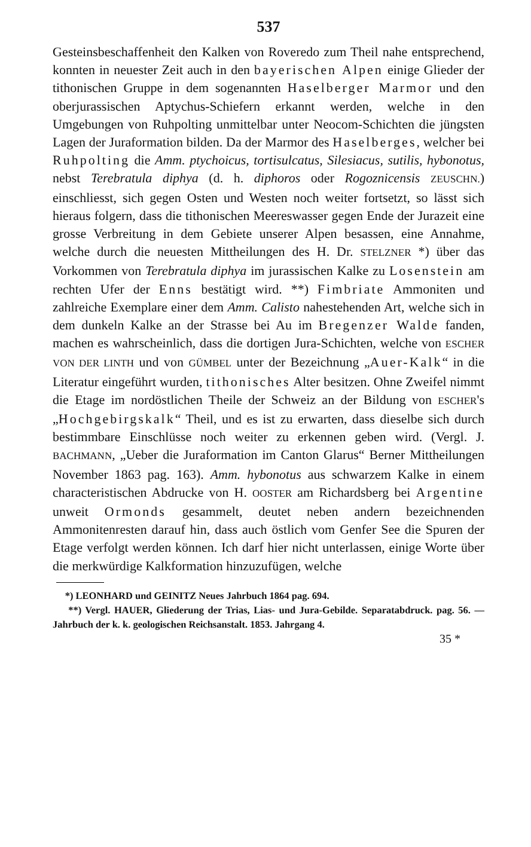537
Gesteinsbeschaffenheit den Kalken von Roveredo zum Theil nahe entsprechend, konnten in neuester Zeit auch in den bayerischen Alpen einige Glieder der tithonischen Gruppe in dem sogenannten Haselberger Marmor und den oberjurassischen Aptychus-Schiefern erkannt werden, welche in den Umgebungen von Ruhpolting unmittelbar unter Neocom-Schichten die jüngsten Lagen der Juraformation bilden. Da der Marmor des Haselberges, welcher bei Ruhpolting die Amm. ptychoicus, tortisulcatus, Silesiacus, sutilis, hybonotus, nebst Terebratula diphya (d. h. diphoros oder Rogoznicensis ZEUSCHN.) einschliesst, sich gegen Osten und Westen noch weiter fortsetzt, so lässt sich hieraus folgern, dass die tithonischen Meereswasser gegen Ende der Jurazeit eine grosse Verbreitung in dem Gebiete unserer Alpen besassen, eine Annahme, welche durch die neuesten Mittheilungen des H. Dr. STELZNER *) über das Vorkommen von Terebratula diphya im jurassischen Kalke zu Losenstein am rechten Ufer der Enns bestätigt wird. **) Fimbriate Ammoniten und zahlreiche Exemplare einer dem Amm. Calisto nahestehenden Art, welche sich in dem dunkeln Kalke an der Strasse bei Au im Bregenzer Walde fanden, machen es wahrscheinlich, dass die dortigen Jura-Schichten, welche von ESCHER VON DER LINTH und von GÜMBEL unter der Bezeichnung „Auer-Kalk“ in die Literatur eingeführt wurden, tithonisches Alter besitzen. Ohne Zweifel nimmt die Etage im nordöstlichen Theile der Schweiz an der Bildung von ESCHER's „Hochgebirgskalk“ Theil, und es ist zu erwarten, dass dieselbe sich durch bestimmbare Einschlüsse noch weiter zu erkennen geben wird. (Vergl. J. BACHMANN, „Ueber die Juraformation im Canton Glarus“ Berner Mittheilungen November 1863 pag. 163). Amm. hybonotus aus schwarzem Kalke in einem characteristischen Abdrucke von H. OOSTER am Richardsberg bei Argentine unweit Ormonds gesammelt, deutet neben andern bezeichnenden Ammonitenresten darauf hin, dass auch östlich vom Genfer See die Spuren der Etage verfolgt werden können. Ich darf hier nicht unterlassen, einige Worte über die merkwürdige Kalkformation hinzuzufügen, welche
*) LEONHARD und GEINITZ Neues Jahrbuch 1864 pag. 694.
**) Vergl. HAUER, Gliederung der Trias, Lias- und Jura-Gebilde. Separatabdruck. pag. 56. — Jahrbuch der k. k. geologischen Reichsanstalt. 1853. Jahrgang 4.
35 *